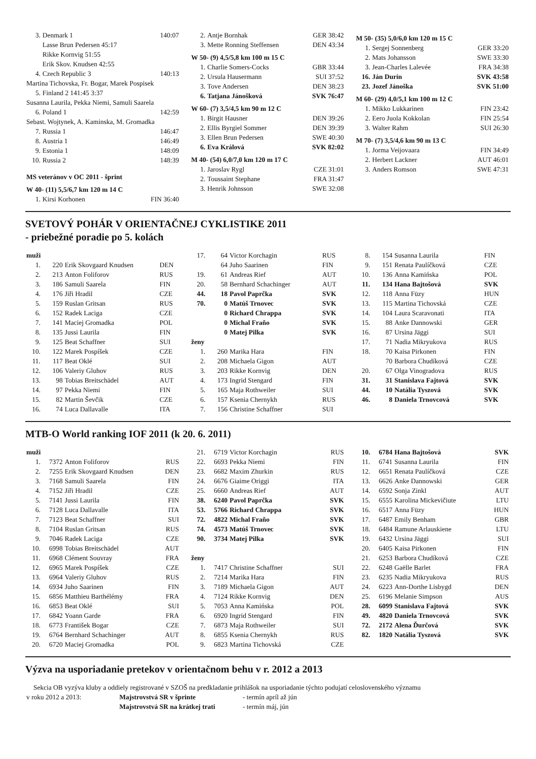| 3. | Denmark 1 | 140:07 |
| | Lasse Brun Pedersen 45:17 | |
| | Rikke Kornvig 51:55 | |
| | Erik Skov. Knudsen 42:55 | |
| 4. | Czech Republic 3 | 140:13 |
| Martina Tichovska, Fr. Bogar, Marek Pospisek | | |
| 5. | Finland 2 141:45 3:37 | |
| Susanna Laurila, Pekka Niemi, Samuli Saarela | | |
| 6. | Poland 1 | 142:59 |
| Sebast. Wojtynek, A. Kaminska, M. Gromadka | | |
| 7. | Russia 1 | 146:47 |
| 8. | Austria 1 | 146:49 |
| 9. | Estonia 1 | 148:09 |
| 10. | Russia 2 | 148:39 |
| MS veteránov v OC 2011 - šprint | | |
| W 40- (11) 5,5/6,7 km 120 m 14 C | | |
| 1. | Kirsi Korhonen | FIN 36:40 |
| 2. | Antje Bornhak | GER 38:42 |
| 3. | Mette Ronning Steffensen | DEN 43:34 |
| W 50- (9) 4,5/5,8 km 100 m 15 C | | |
| 1. | Charlie Somers-Cocks | GBR 33:44 |
| 2. | Ursula Hausermann | SUI 37:52 |
| 3. | Tove Andersen | DEN 38:23 |
| 6. | Tatjana Jánošková | SVK 76:47 |
| W 60- (7) 3,5/4,5 km 90 m 12 C | | |
| 1. | Birgit Hausner | DEN 39:26 |
| 2. | Ellis Byrgiel Sommer | DEN 39:39 |
| 3. | Ellen Brun Pedersen | SWE 40:30 |
| 6. | Eva Králová | SVK 82:02 |
| M 40- (54) 6,0/7,0 km 120 m 17 C | | |
| 1. | Jaroslav Rygl | CZE 31:01 |
| 2. | Toussaint Stephane | FRA 31:47 |
| 3. | Henrik Johnsson | SWE 32:08 |
| M 50- (35) 5,0/6,0 km 120 m 15 C | | |
| 1. | Sergej Sonnenberg | GER 33:20 |
| 2. | Mats Johansson | SWE 33:30 |
| 3. | Jean-Charles Lalevée | FRA 34:38 |
| 16. | Ján Durín | SVK 43:58 |
| 23. | Jozef Jánoška | SVK 51:00 |
| M 60- (29) 4,0/5,1 km 100 m 12 C | | |
| 1. | Mikko Lukkarinen | FIN 23:42 |
| 2. | Eero Juola Kokkolan | FIN 25:54 |
| 3. | Walter Rahm | SUI 26:30 |
| M 70- (7) 3,5/4,6 km 90 m 13 C | | |
| 1. | Jorma Veijovaara | FIN 34:49 |
| 2. | Herbert Lackner | AUT 46:01 |
| 3. | Anders Romson | SWE 47:31 |
SVETOVÝ POHÁR V ORIENTAČNEJ CYKLISTIKE 2011
- priebežné poradie po 5. kolách
| muži | | | |
| 1. | 220 | Erik Skovgaard Knudsen | DEN |
| 2. | 213 | Anton Foliforov | RUS |
| 3. | 186 | Samuli Saarela | FIN |
| 4. | 176 | Jiři Hradil | CZE |
| 5. | 159 | Ruslan Gritsan | RUS |
| 6. | 152 | Radek Laciga | CZE |
| 7. | 141 | Maciej Gromadka | POL |
| 8. | 135 | Jussi Laurila | FIN |
| 9. | 125 | Beat Schaffner | SUI |
| 10. | 122 | Marek Pospíšek | CZE |
| 11. | 117 | Beat Oklé | SUI |
| 12. | 106 | Valeriy Gluhov | RUS |
| 13. | 98 | Tobias Breitschädel | AUT |
| 14. | 97 | Pekka Niemi | FIN |
| 15. | 82 | Martin Ševčik | CZE |
| 16. | 74 | Luca Dallavalle | ITA |
| 17. | 64 | Victor Korchagin | RUS |
| | 64 | Juho Saarinen | FIN |
| 19. | 61 | Andreas Rief | AUT |
| 20. | 58 | Bernhard Schachinger | AUT |
| 44. | 18 | Pavol Paprčka | SVK |
| 70. | 0 | Matúš Trnovec | SVK |
| | 0 | Richard Chrappa | SVK |
| | 0 | Michal Fraňo | SVK |
| | 0 | Matej Pilka | SVK |
| ženy | | | |
| 1. | 260 | Marika Hara | FIN |
| 2. | 208 | Michaela Gigon | AUT |
| 3. | 203 | Rikke Kornvig | DEN |
| 4. | 173 | Ingrid Stengard | FIN |
| 5. | 165 | Maja Rothweiler | SUI |
| 6. | 157 | Ksenia Chernykh | RUS |
| 7. | 156 | Christine Schaffner | SUI |
| 8. | 154 | Susanna Laurila | FIN |
| 9. | 151 | Renata Paulíčková | CZE |
| 10. | 136 | Anna Kamińska | POL |
| 11. | 134 | Hana Bajtošová | SVK |
| 12. | 118 | Anna Füzy | HUN |
| 13. | 115 | Martina Tichovská | CZE |
| 14. | 104 | Laura Scaravonati | ITA |
| 15. | 88 | Anke Dannowski | GER |
| 16. | 87 | Ursina Jäggi | SUI |
| 17. | 71 | Nadia Mikryukova | RUS |
| 18. | 70 | Kaisa Pirkonen | FIN |
| | 70 | Barbora Chudíková | CZE |
| 20. | 67 | Olga Vinogradova | RUS |
| 31. | 31 | Stanislava Fajtová | SVK |
| 44. | 10 | Natália Tyszová | SVK |
| 46. | 8 | Daniela Trnovcová | SVK |
MTB-O World ranking IOF 2011 (k 20. 6. 2011)
| muži | | | |
| 1. | 7372 | Anton Foliforov | RUS |
| 2. | 7255 | Erik Skovgaard Knudsen | DEN |
| 3. | 7168 | Samuli Saarela | FIN |
| 4. | 7152 | Jiři Hradil | CZE |
| 5. | 7141 | Jussi Laurila | FIN |
| 6. | 7128 | Luca Dallavalle | ITA |
| 7. | 7123 | Beat Schaffner | SUI |
| 8. | 7104 | Ruslan Gritsan | RUS |
| 9. | 7046 | Radek Laciga | CZE |
| 10. | 6998 | Tobias Breitschädel | AUT |
| 11. | 6968 | Clément Souvray | FRA |
| 12. | 6965 | Marek Pospíšek | CZE |
| 13. | 6964 | Valeriy Gluhov | RUS |
| 14. | 6934 | Juho Saarinen | FIN |
| 15. | 6856 | Matthieu Barthélémy | FRA |
| 16. | 6853 | Beat Oklé | SUI |
| 17. | 6842 | Yoann Garde | FRA |
| 18. | 6773 | František Bogar | CZE |
| 19. | 6764 | Bernhard Schachinger | AUT |
| 20. | 6720 | Maciej Gromadka | POL |
| 21. | 6719 | Victor Korchagin | RUS |
| 22. | 6693 | Pekka Niemi | FIN |
| 23. | 6682 | Maxim Zhurkin | RUS |
| 24. | 6676 | Giaime Origgi | ITA |
| 25. | 6660 | Andreas Rief | AUT |
| 38. | 6240 | Pavol Paprčka | SVK |
| 53. | 5766 | Richard Chrappa | SVK |
| 72. | 4822 | Michal Fraňo | SVK |
| 74. | 4573 | Matúš Trnovec | SVK |
| 90. | 3734 | Matej Pilka | SVK |
| ženy | | | |
| 1. | 7417 | Christine Schaffner | SUI |
| 2. | 7214 | Marika Hara | FIN |
| 3. | 7189 | Michaela Gigon | AUT |
| 4. | 7124 | Rikke Kornvig | DEN |
| 5. | 7053 | Anna Kamińska | POL |
| 6. | 6920 | Ingrid Stengard | FIN |
| 7. | 6873 | Maja Rothweiler | SUI |
| 8. | 6855 | Ksenia Chernykh | RUS |
| 9. | 6823 | Martina Tichovská | CZE |
| 10. | 6784 | Hana Bajtošová | SVK |
| 11. | 6741 | Susanna Laurila | FIN |
| 12. | 6651 | Renata Paulíčková | CZE |
| 13. | 6626 | Anke Dannowski | GER |
| 14. | 6592 | Sonja Zinkl | AUT |
| 15. | 6555 | Karolina Mickevičiute | LTU |
| 16. | 6517 | Anna Füzy | HUN |
| 17. | 6487 | Emily Benham | GBR |
| 18. | 6484 | Ramune Arlauskiene | LTU |
| 19. | 6432 | Ursina Jäggi | SUI |
| 20. | 6405 | Kaisa Pirkonen | FIN |
| 21. | 6253 | Barbora Chudíková | CZE |
| 22. | 6248 | Gaëlle Barlet | FRA |
| 23. | 6235 | Nadia Mikryukova | RUS |
| 24. | 6223 | Ann-Dorthe Lisbygd | DEN |
| 25. | 6196 | Melanie Simpson | AUS |
| 28. | 6099 | Stanislava Fajtová | SVK |
| 49. | 4820 | Daniela Trnovcová | SVK |
| 72. | 2172 | Alena Ďurčová | SVK |
| 82. | 1820 | Natália Tyszová | SVK |
Výzva na usporiadanie pretekov v orientačnom behu v r. 2012 a 2013
Sekcia OB vyzýva kluby a oddiely registrované v SZOŠ na predkladanie prihlášok na usporiadanie týchto podujatí celoslovenského významu
| v roku 2012 a 2013: | Majstrovstvá SR v šprinte | - termín apríl až jún |
| | Majstrovstvá SR na krátkej trati | - termín máj, jún |